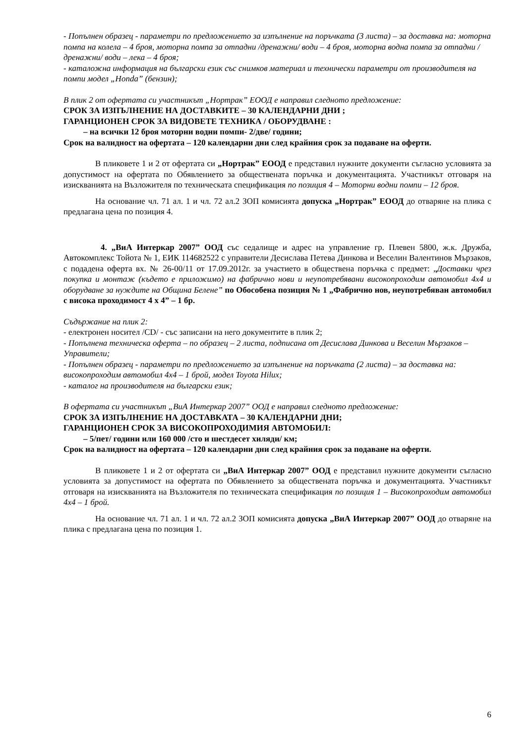- Попълнен образец - параметри по предложението за изпълнение на поръчката (3 листа) – за доставка на: моторна помпа на колела – 4 броя, моторна помпа за отпадни /дренажни/ води – 4 броя, моторна водна помпа за отпадни /дренажни/ води – лека – 4 броя;
- каталожна информация на български език със снимков материал и технически параметри от производителя на помпи модел „Honda” (бензин);
В плик 2 от офертата си участникът „Нортрак” ЕООД е направил следното предложение:
СРОК ЗА ИЗПЪЛНЕНИЕ НА ДОСТАВКИТЕ – 30 КАЛЕНДАРНИ ДНИ ;
ГАРАНЦИОНЕН СРОК ЗА ВИДОВЕТЕ ТЕХНИКА / ОБОРУДВАНЕ :
– на всички 12 броя моторни водни помпи- 2/две/ години;
Срок на валидност на офертата – 120 календарни дни след крайния срок за подаване на оферти.
В пликовете 1 и 2 от офертата си „Нортрак” ЕООД е представил нужните документи съгласно условията за допустимост на офертата по Обявлението за обществената поръчка и документацията. Участникът отговаря на изискванията на Възложителя по техническата спецификация по позиция 4 – Моторни водни помпи – 12 броя.
На основание чл. 71 ал. 1 и чл. 72 ал.2 ЗОП комисията допуска „Нортрак” ЕООД до отваряне на плика с предлагана цена по позиция 4.
4. „ВиА Интеркар 2007” ООД със седалище и адрес на управление гр. Плевен 5800, ж.к. Дружба, Автокомплекс Тойота № 1, ЕИК 114682522 с управители Десислава Петева Динкова и Веселин Валентинов Мързаков, с подадена оферта вх. № 26-00/11 от 17.09.2012г. за участието в обществена поръчка с предмет: „Доставки чрез покупка и монтаж (където е приложимо) на фабрично нови и неупотребявани високопроходим автомобил 4х4 и оборудване за нуждите на Община Белене” по Обособена позиция № 1 „Фабрично нов, неупотребяван автомобил с висока проходимост 4 х 4” – 1 бр.
Съдържание на плик 2:
- електронен носител /CD/ - със записани на него документите в плик 2;
- Попълнена техническа оферта – по образец – 2 листа, подписана от Десислава Динкова и Веселин Мързаков – Управители;
- Попълнен образец - параметри по предложението за изпълнение на поръчката (2 листа) – за доставка на: високопроходим автомобил 4х4 – 1 брой, модел Toyota Hilux;
- каталог на производителя на български език;
В офертата си участникът „ВиА Интеркар 2007” ООД е направил следното предложение:
СРОК ЗА ИЗПЪЛНЕНИЕ НА ДОСТАВКАТА – 30 КАЛЕНДАРНИ ДНИ;
ГАРАНЦИОНЕН СРОК ЗА ВИСОКОПРОХОДИМИЯ АВТОМОБИЛ:
– 5/пет/ години или 160 000 /сто и шестдесет хиляди/ км;
Срок на валидност на офертата – 120 календарни дни след крайния срок за подаване на оферти.
В пликовете 1 и 2 от офертата си „ВиА Интеркар 2007” ООД е представил нужните документи съгласно условията за допустимост на офертата по Обявлението за обществената поръчка и документацията. Участникът отговаря на изискванията на Възложителя по техническата спецификация по позиция 1 – Високопроходим автомобил 4х4 – 1 брой.
На основание чл. 71 ал. 1 и чл. 72 ал.2 ЗОП комисията допуска „ВиА Интеркар 2007” ООД до отваряне на плика с предлагана цена по позиция 1.
6